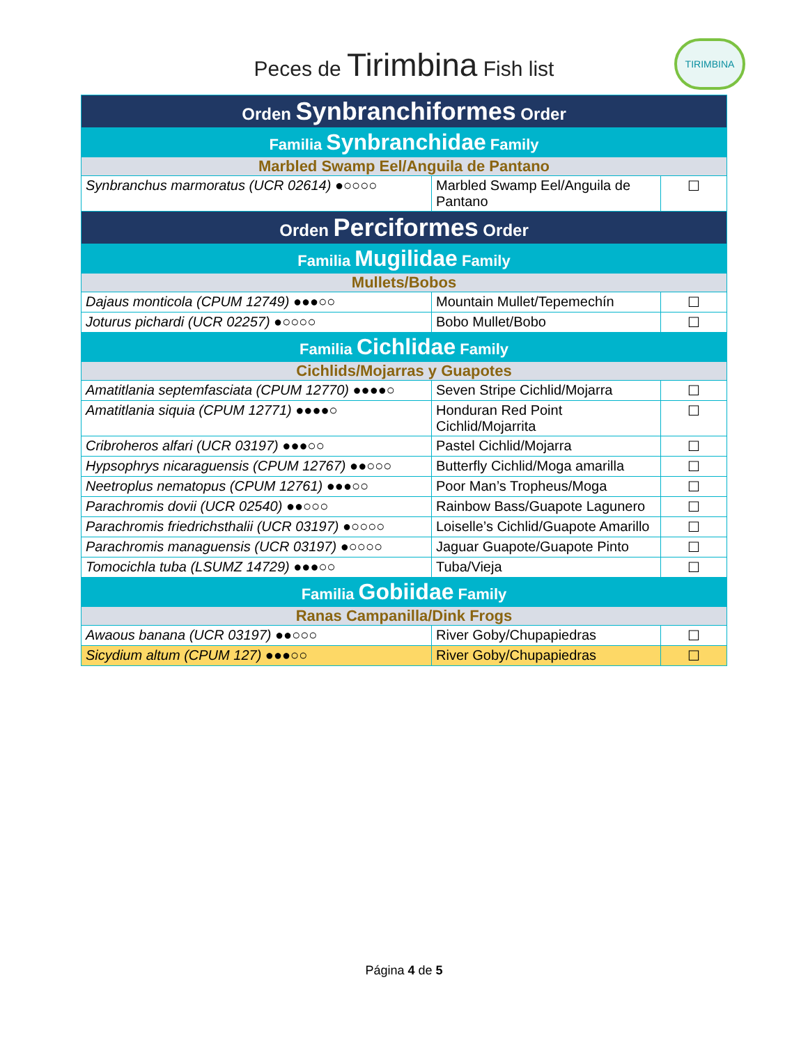Peces de Tirimbina Fish list
TIRIMBINA
| Orden Synbranchiformes Order | | |
| --- | --- | --- |
| Familia Synbranchidae Family | | |
| Marbled Swamp Eel/Anguila de Pantano | | |
| Synbranchus marmoratus (UCR 02614) ●○○○○ | Marbled Swamp Eel/Anguila de Pantano | ☐ |
| Orden Perciformes Order | | |
| Familia Mugilidae Family | | |
| Mullets/Bobos | | |
| Dajaus monticola (CPUM 12749) ●●●○○ | Mountain Mullet/Tepemechín | ☐ |
| Joturus pichardi (UCR 02257) ●○○○○ | Bobo Mullet/Bobo | ☐ |
| Familia Cichlidae Family | | |
| Cichlids/Mojarras y Guapotes | | |
| Amatitlania septemfasciata (CPUM 12770) ●●●●○ | Seven Stripe Cichlid/Mojarra | ☐ |
| Amatitlania siquia (CPUM 12771) ●●●●○ | Honduran Red Point Cichlid/Mojarrita | ☐ |
| Cribroheros alfari (UCR 03197) ●●●○○ | Pastel Cichlid/Mojarra | ☐ |
| Hypsophrys nicaraguensis (CPUM 12767) ●●○○○ | Butterfly Cichlid/Moga amarilla | ☐ |
| Neetroplus nematopus (CPUM 12761) ●●●○○ | Poor Man’s Tropheus/Moga | ☐ |
| Parachromis dovii (UCR 02540) ●●○○○ | Rainbow Bass/Guapote Lagunero | ☐ |
| Parachromis friedrichsthalii (UCR 03197) ●○○○○ | Loiselle’s Cichlid/Guapote Amarillo | ☐ |
| Parachromis managuensis (UCR 03197) ●○○○○ | Jaguar Guapote/Guapote Pinto | ☐ |
| Tomocichla tuba (LSUMZ 14729) ●●●○○ | Tuba/Vieja | ☐ |
| Familia Gobiidae Family | | |
| Ranas Campanilla/Dink Frogs | | |
| Awaous banana (UCR 03197) ●●○○○ | River Goby/Chupapiedras | ☐ |
| Sicydium altum (CPUM 127) ●●●○○ | River Goby/Chupapiedras | ☐ |
Página 4 de 5